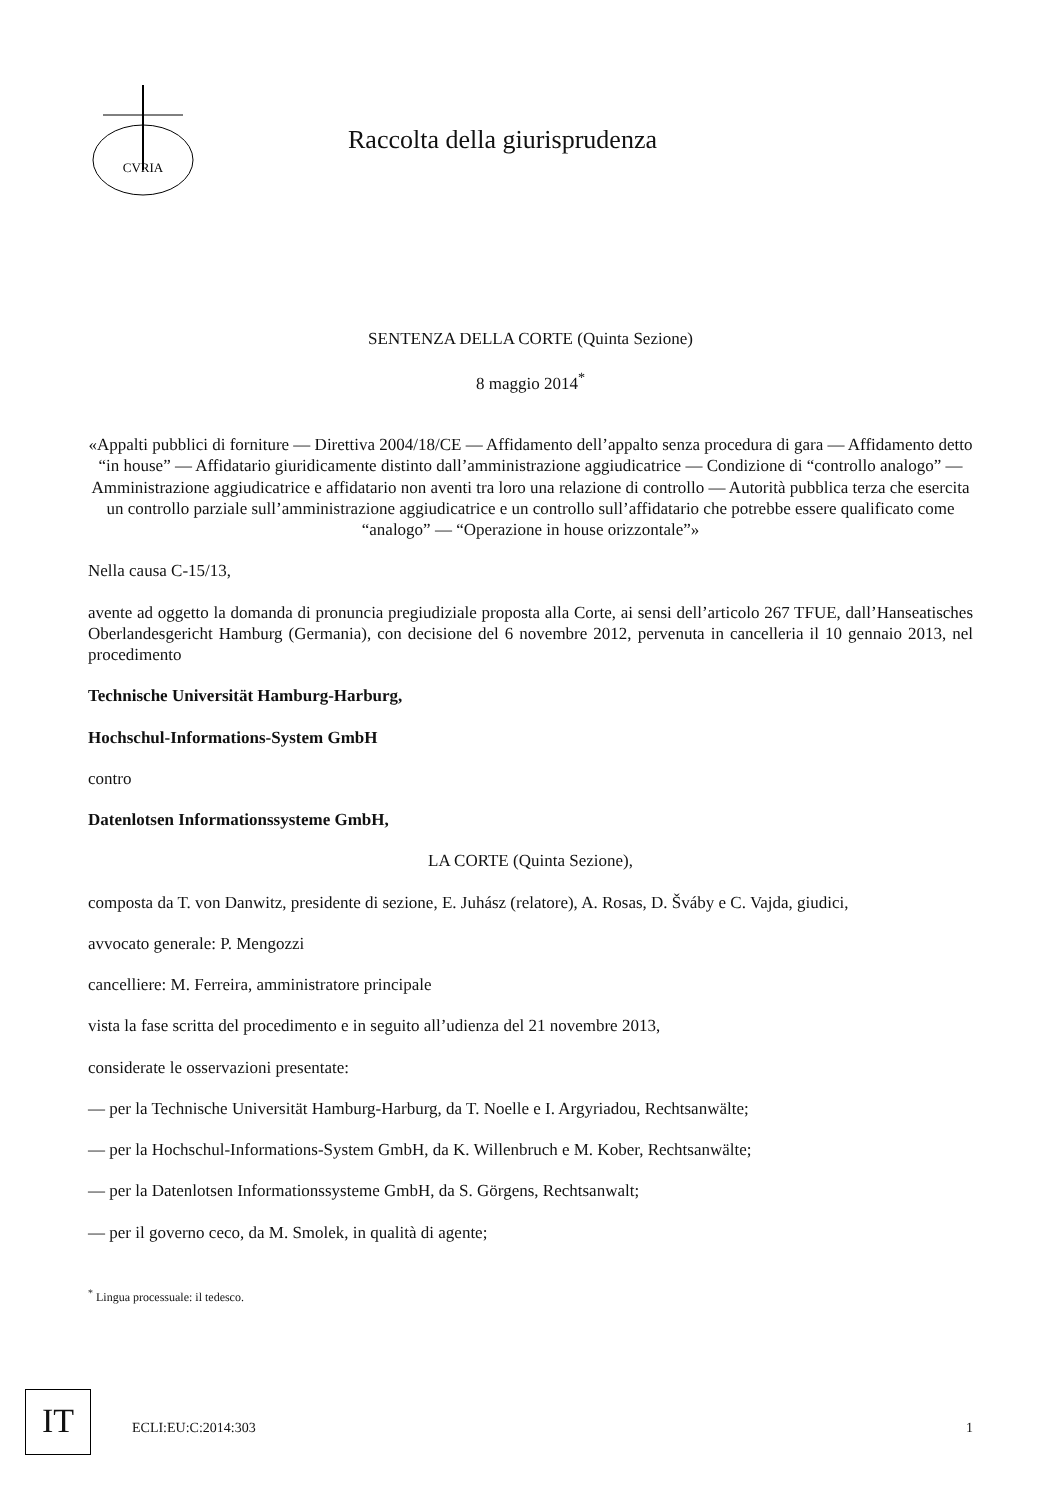CVRIA
Raccolta della giurisprudenza
SENTENZA DELLA CORTE (Quinta Sezione)
8 maggio 2014<sup>*</sup>
«Appalti pubblici di forniture — Direttiva 2004/18/CE — Affidamento dell’appalto senza procedura di gara — Affidamento detto “in house” — Affidatario giuridicamente distinto dall’amministrazione aggiudicatrice — Condizione di “controllo analogo” — Amministrazione aggiudicatrice e affidatario non aventi tra loro una relazione di controllo — Autorità pubblica terza che esercita un controllo parziale sull’amministrazione aggiudicatrice e un controllo sull’affidatario che potrebbe essere qualificato come “analogo” — “Operazione in house orizzontale”»
Nella causa C-15/13,
avente ad oggetto la domanda di pronuncia pregiudiziale proposta alla Corte, ai sensi dell’articolo 267 TFUE, dall’Hanseatisches Oberlandesgericht Hamburg (Germania), con decisione del 6 novembre 2012, pervenuta in cancelleria il 10 gennaio 2013, nel procedimento
Technische Universität Hamburg-Harburg,
Hochschul-Informations-System GmbH
contro
Datenlotsen Informationssysteme GmbH,
LA CORTE (Quinta Sezione),
composta da T. von Danwitz, presidente di sezione, E. Juhász (relatore), A. Rosas, D. Šváby e C. Vajda, giudici,
avvocato generale: P. Mengozzi
cancelliere: M. Ferreira, amministratore principale
vista la fase scritta del procedimento e in seguito all’udienza del 21 novembre 2013,
considerate le osservazioni presentate:
— per la Technische Universität Hamburg-Harburg, da T. Noelle e I. Argyriadou, Rechtsanwälte;
— per la Hochschul-Informations-System GmbH, da K. Willenbruch e M. Kober, Rechtsanwälte;
— per la Datenlotsen Informationssysteme GmbH, da S. Görgens, Rechtsanwalt;
— per il governo ceco, da M. Smolek, in qualità di agente;
<sup>*</sup> Lingua processuale: il tedesco.
IT ECLI:EU:C:2014:303 1